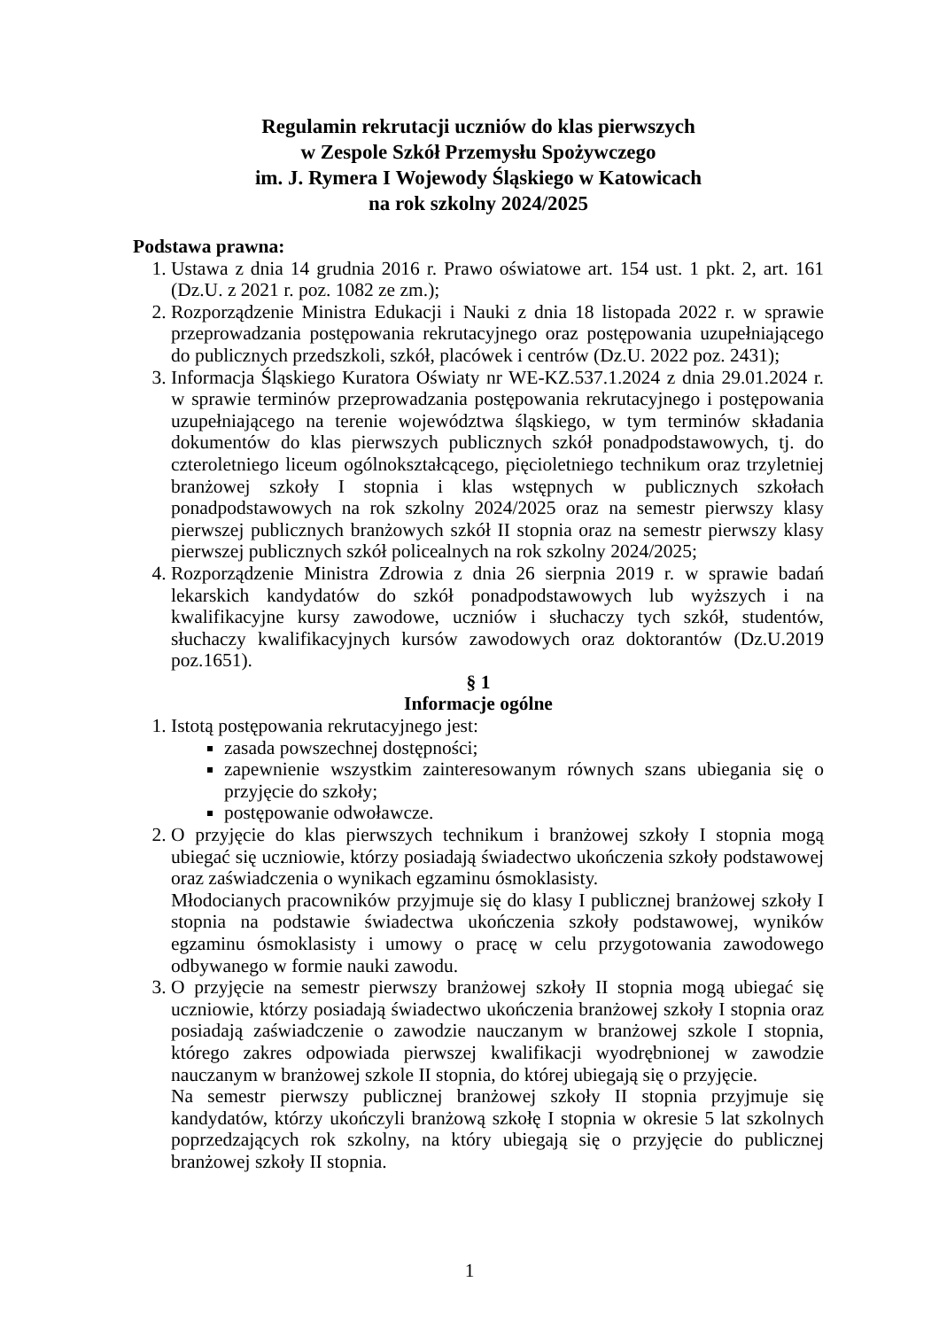Regulamin rekrutacji uczniów do klas pierwszych
w Zespole Szkół Przemysłu Spożywczego
im. J. Rymera I Wojewody Śląskiego w Katowicach
na rok szkolny 2024/2025
Podstawa prawna:
1. Ustawa z dnia 14 grudnia 2016 r. Prawo oświatowe art. 154 ust. 1 pkt. 2, art. 161 (Dz.U. z 2021 r. poz. 1082 ze zm.);
2. Rozporządzenie Ministra Edukacji i Nauki z dnia 18 listopada 2022 r. w sprawie przeprowadzania postępowania rekrutacyjnego oraz postępowania uzupełniającego do publicznych przedszkoli, szkół, placówek i centrów (Dz.U. 2022 poz. 2431);
3. Informacja Śląskiego Kuratora Oświaty nr WE-KZ.537.1.2024 z dnia 29.01.2024 r. w sprawie terminów przeprowadzania postępowania rekrutacyjnego i postępowania uzupełniającego na terenie województwa śląskiego, w tym terminów składania dokumentów do klas pierwszych publicznych szkół ponadpodstawowych, tj. do czteroletniego liceum ogólnokształcącego, pięcioletniego technikum oraz trzyletniej branżowej szkoły I stopnia i klas wstępnych w publicznych szkołach ponadpodstawowych na rok szkolny 2024/2025 oraz na semestr pierwszy klasy pierwszej publicznych branżowych szkół II stopnia oraz na semestr pierwszy klasy pierwszej publicznych szkół policealnych na rok szkolny 2024/2025;
4. Rozporządzenie Ministra Zdrowia z dnia 26 sierpnia 2019 r. w sprawie badań lekarskich kandydatów do szkół ponadpodstawowych lub wyższych i na kwalifikacyjne kursy zawodowe, uczniów i słuchaczy tych szkół, studentów, słuchaczy kwalifikacyjnych kursów zawodowych oraz doktorantów (Dz.U.2019 poz.1651).
§ 1
Informacje ogólne
1. Istotą postępowania rekrutacyjnego jest:
zasada powszechnej dostępności;
zapewnienie wszystkim zainteresowanym równych szans ubiegania się o przyjęcie do szkoły;
postępowanie odwoławcze.
2. O przyjęcie do klas pierwszych technikum i branżowej szkoły I stopnia mogą ubiegać się uczniowie, którzy posiadają świadectwo ukończenia szkoły podstawowej oraz zaświadczenia o wynikach egzaminu ósmoklasisty.
Młodocianych pracowników przyjmuje się do klasy I publicznej branżowej szkoły I stopnia na podstawie świadectwa ukończenia szkoły podstawowej, wyników egzaminu ósmoklasisty i umowy o pracę w celu przygotowania zawodowego odbywanego w formie nauki zawodu.
3. O przyjęcie na semestr pierwszy branżowej szkoły II stopnia mogą ubiegać się uczniowie, którzy posiadają świadectwo ukończenia branżowej szkoły I stopnia oraz posiadają zaświadczenie o zawodzie nauczanym w branżowej szkole I stopnia, którego zakres odpowiada pierwszej kwalifikacji wyodrębnionej w zawodzie nauczanym w branżowej szkole II stopnia, do której ubiegają się o przyjęcie.
Na semestr pierwszy publicznej branżowej szkoły II stopnia przyjmuje się kandydatów, którzy ukończyli branżową szkołę I stopnia w okresie 5 lat szkolnych poprzedzających rok szkolny, na który ubiegają się o przyjęcie do publicznej branżowej szkoły II stopnia.
1